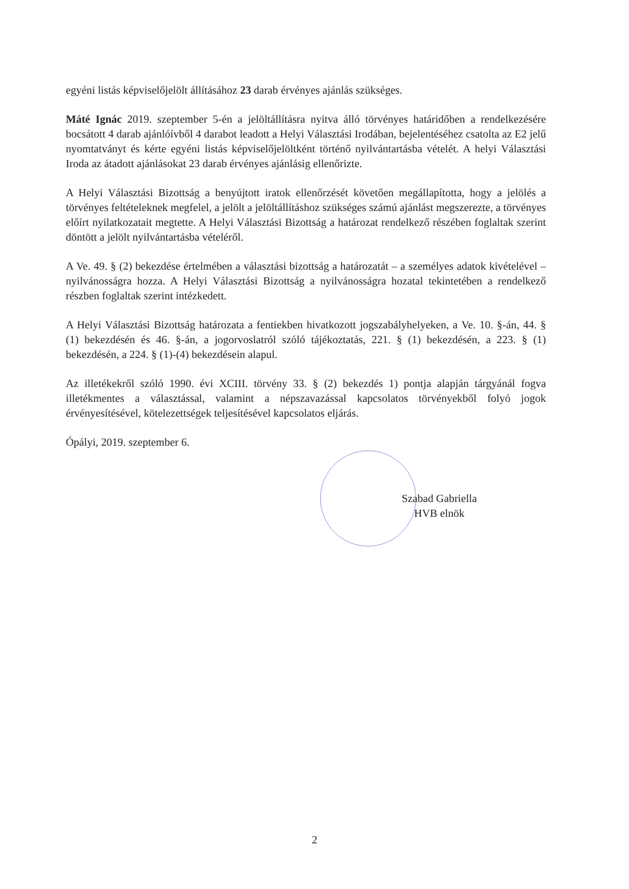egyéni listás képviselőjelölt állításához 23 darab érvényes ajánlás szükséges.
Máté Ignác 2019. szeptember 5-én a jelöltállításra nyitva álló törvényes határidőben a rendelkezésére bocsátott 4 darab ajánlóívből 4 darabot leadott a Helyi Választási Irodában, bejelentéséhez csatolta az E2 jelű nyomtatványt és kérte egyéni listás képviselőjelöltként történő nyilvántartásba vételét. A helyi Választási Iroda az átadott ajánlásokat 23 darab érvényes ajánlásig ellenőrizte.
A Helyi Választási Bizottság a benyújtott iratok ellenőrzését követően megállapította, hogy a jelölés a törvényes feltételeknek megfelel, a jelölt a jelöltállításhoz szükséges számú ajánlást megszerezte, a törvényes előírt nyilatkozatait megtette. A Helyi Választási Bizottság a határozat rendelkező részében foglaltak szerint döntött a jelölt nyilvántartásba vételéről.
A Ve. 49. § (2) bekezdése értelmében a választási bizottság a határozatát – a személyes adatok kivételével – nyilvánosságra hozza. A Helyi Választási Bizottság a nyilvánosságra hozatal tekintetében a rendelkező részben foglaltak szerint intézkedett.
A Helyi Választási Bizottság határozata a fentiekben hivatkozott jogszabályhelyeken, a Ve. 10. §-án, 44. § (1) bekezdésén és 46. §-án, a jogorvoslatról szóló tájékoztatás, 221. § (1) bekezdésén, a 223. § (1) bekezdésén, a 224. § (1)-(4) bekezdésein alapul.
Az illetékekről szóló 1990. évi XCIII. törvény 33. § (2) bekezdés 1) pontja alapján tárgyánál fogva illetékmentes a választással, valamint a népszavazással kapcsolatos törvényekből folyó jogok érvényesítésével, kötelezettségek teljesítésével kapcsolatos eljárás.
Ópályi, 2019. szeptember 6.
Szabad Gabriella
HVB elnök
2